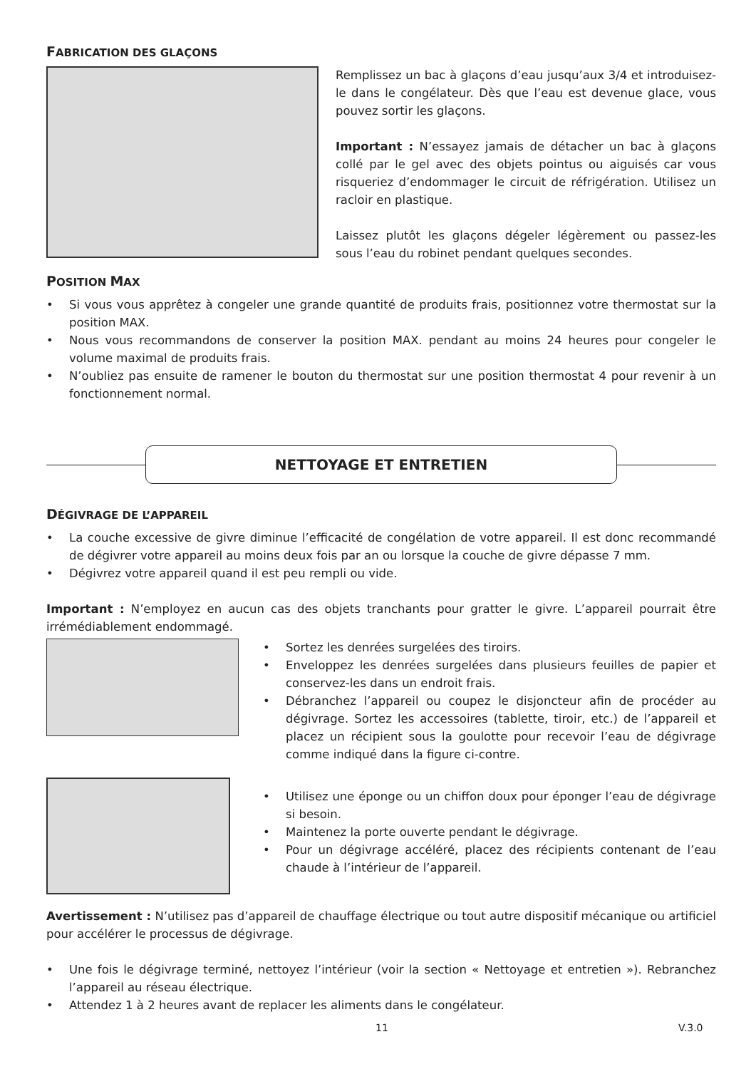FABRICATION DES GLAÇONS
Remplissez un bac à glaçons d’eau jusqu’aux 3/4 et introduisez-le dans le congélateur. Dès que l’eau est devenue glace, vous pouvez sortir les glaçons.
Important : N’essayez jamais de détacher un bac à glaçons collé par le gel avec des objets pointus ou aiguisés car vous risqueriez d’endommager le circuit de réfrigération. Utilisez un racloir en plastique.
Laissez plutôt les glaçons dégeler légèrement ou passez-les sous l’eau du robinet pendant quelques secondes.
POSITION MAX
• Si vous vous apprêtez à congeler une grande quantité de produits frais, positionnez votre thermostat sur la position MAX.
• Nous vous recommandons de conserver la position MAX. pendant au moins 24 heures pour congeler le volume maximal de produits frais.
• N’oubliez pas ensuite de ramener le bouton du thermostat sur une position thermostat 4 pour revenir à un fonctionnement normal.
NETTOYAGE ET ENTRETIEN
DÉGIVRAGE DE L’APPAREIL
• La couche excessive de givre diminue l’efficacité de congélation de votre appareil. Il est donc recommandé de dégivrer votre appareil au moins deux fois par an ou lorsque la couche de givre dépasse 7 mm.
• Dégivrez votre appareil quand il est peu rempli ou vide.
Important : N’employez en aucun cas des objets tranchants pour gratter le givre. L’appareil pourrait être irrémédiablement endommagé.
• Sortez les denrées surgelées des tiroirs.
• Enveloppez les denrées surgelées dans plusieurs feuilles de papier et conservez-les dans un endroit frais.
• Débranchez l’appareil ou coupez le disjoncteur afin de procéder au dégivrage. Sortez les accessoires (tablette, tiroir, etc.) de l’appareil et placez un récipient sous la goulotte pour recevoir l’eau de dégivrage comme indiqué dans la figure ci-contre.
• Utilisez une éponge ou un chiffon doux pour éponger l’eau de dégivrage si besoin.
• Maintenez la porte ouverte pendant le dégivrage.
• Pour un dégivrage accéléré, placez des récipients contenant de l’eau chaude à l’intérieur de l’appareil.
Avertissement : N’utilisez pas d’appareil de chauffage électrique ou tout autre dispositif mécanique ou artificiel pour accélérer le processus de dégivrage.
• Une fois le dégivrage terminé, nettoyez l’intérieur (voir la section « Nettoyage et entretien »). Rebranchez l’appareil au réseau électrique.
• Attendez 1 à 2 heures avant de replacer les aliments dans le congélateur.
11 V.3.0